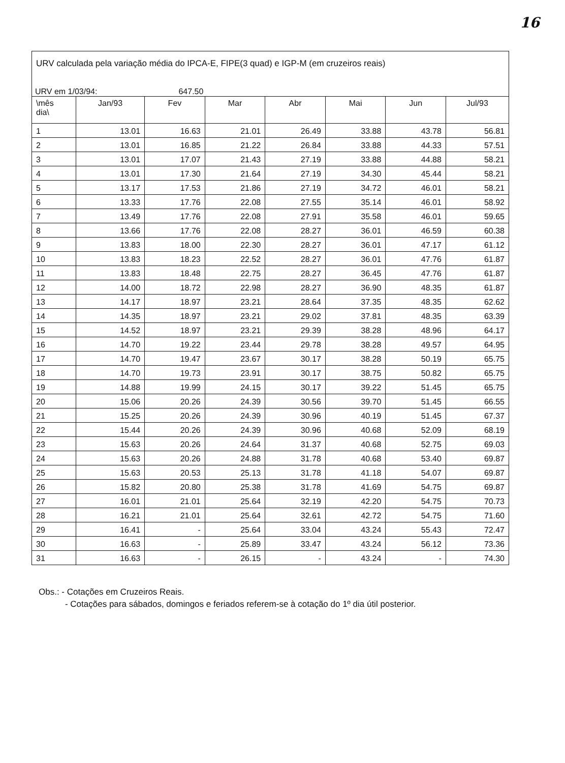16
URV calculada pela variação média do IPCA-E, FIPE(3 quad) e IGP-M (em cruzeiros reais)
URV em 1/03/94: 647.50
| \mês dia\ | Jan/93 | Fev | Mar | Abr | Mai | Jun | Jul/93 |
| --- | --- | --- | --- | --- | --- | --- | --- |
| 1 | 13.01 | 16.63 | 21.01 | 26.49 | 33.88 | 43.78 | 56.81 |
| 2 | 13.01 | 16.85 | 21.22 | 26.84 | 33.88 | 44.33 | 57.51 |
| 3 | 13.01 | 17.07 | 21.43 | 27.19 | 33.88 | 44.88 | 58.21 |
| 4 | 13.01 | 17.30 | 21.64 | 27.19 | 34.30 | 45.44 | 58.21 |
| 5 | 13.17 | 17.53 | 21.86 | 27.19 | 34.72 | 46.01 | 58.21 |
| 6 | 13.33 | 17.76 | 22.08 | 27.55 | 35.14 | 46.01 | 58.92 |
| 7 | 13.49 | 17.76 | 22.08 | 27.91 | 35.58 | 46.01 | 59.65 |
| 8 | 13.66 | 17.76 | 22.08 | 28.27 | 36.01 | 46.59 | 60.38 |
| 9 | 13.83 | 18.00 | 22.30 | 28.27 | 36.01 | 47.17 | 61.12 |
| 10 | 13.83 | 18.23 | 22.52 | 28.27 | 36.01 | 47.76 | 61.87 |
| 11 | 13.83 | 18.48 | 22.75 | 28.27 | 36.45 | 47.76 | 61.87 |
| 12 | 14.00 | 18.72 | 22.98 | 28.27 | 36.90 | 48.35 | 61.87 |
| 13 | 14.17 | 18.97 | 23.21 | 28.64 | 37.35 | 48.35 | 62.62 |
| 14 | 14.35 | 18.97 | 23.21 | 29.02 | 37.81 | 48.35 | 63.39 |
| 15 | 14.52 | 18.97 | 23.21 | 29.39 | 38.28 | 48.96 | 64.17 |
| 16 | 14.70 | 19.22 | 23.44 | 29.78 | 38.28 | 49.57 | 64.95 |
| 17 | 14.70 | 19.47 | 23.67 | 30.17 | 38.28 | 50.19 | 65.75 |
| 18 | 14.70 | 19.73 | 23.91 | 30.17 | 38.75 | 50.82 | 65.75 |
| 19 | 14.88 | 19.99 | 24.15 | 30.17 | 39.22 | 51.45 | 65.75 |
| 20 | 15.06 | 20.26 | 24.39 | 30.56 | 39.70 | 51.45 | 66.55 |
| 21 | 15.25 | 20.26 | 24.39 | 30.96 | 40.19 | 51.45 | 67.37 |
| 22 | 15.44 | 20.26 | 24.39 | 30.96 | 40.68 | 52.09 | 68.19 |
| 23 | 15.63 | 20.26 | 24.64 | 31.37 | 40.68 | 52.75 | 69.03 |
| 24 | 15.63 | 20.26 | 24.88 | 31.78 | 40.68 | 53.40 | 69.87 |
| 25 | 15.63 | 20.53 | 25.13 | 31.78 | 41.18 | 54.07 | 69.87 |
| 26 | 15.82 | 20.80 | 25.38 | 31.78 | 41.69 | 54.75 | 69.87 |
| 27 | 16.01 | 21.01 | 25.64 | 32.19 | 42.20 | 54.75 | 70.73 |
| 28 | 16.21 | 21.01 | 25.64 | 32.61 | 42.72 | 54.75 | 71.60 |
| 29 | 16.41 | - | 25.64 | 33.04 | 43.24 | 55.43 | 72.47 |
| 30 | 16.63 | - | 25.89 | 33.47 | 43.24 | 56.12 | 73.36 |
| 31 | 16.63 | - | 26.15 | - | 43.24 | - | 74.30 |
Obs.: - Cotações em Cruzeiros Reais.
- Cotações para sábados, domingos e feriados referem-se à cotação do 1º dia útil posterior.